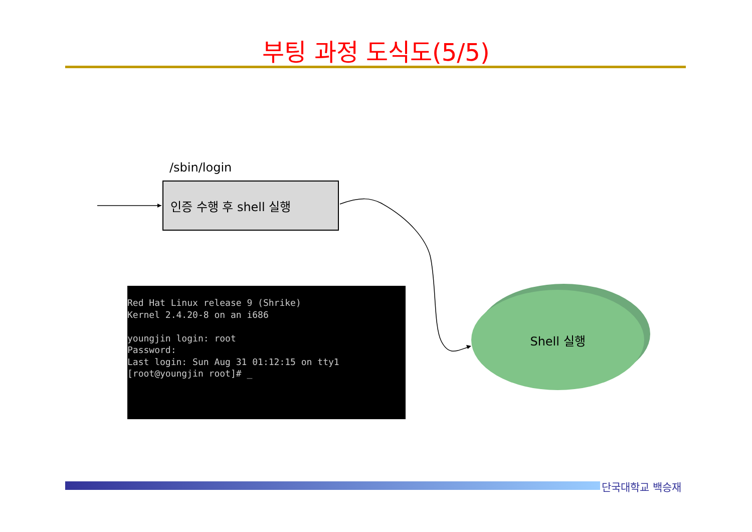부팅 과정 도식도(5/5)
/sbin/login
인증 수행 후 shell 실행
Red Hat Linux release 9 (Shrike)
Kernel 2.4.20-8 on an i686

youngjin login: root
Password:
Last login: Sun Aug 31 01:12:15 on tty1
[root@youngjin root]# _
Shell 실행
단국대학교 백승재